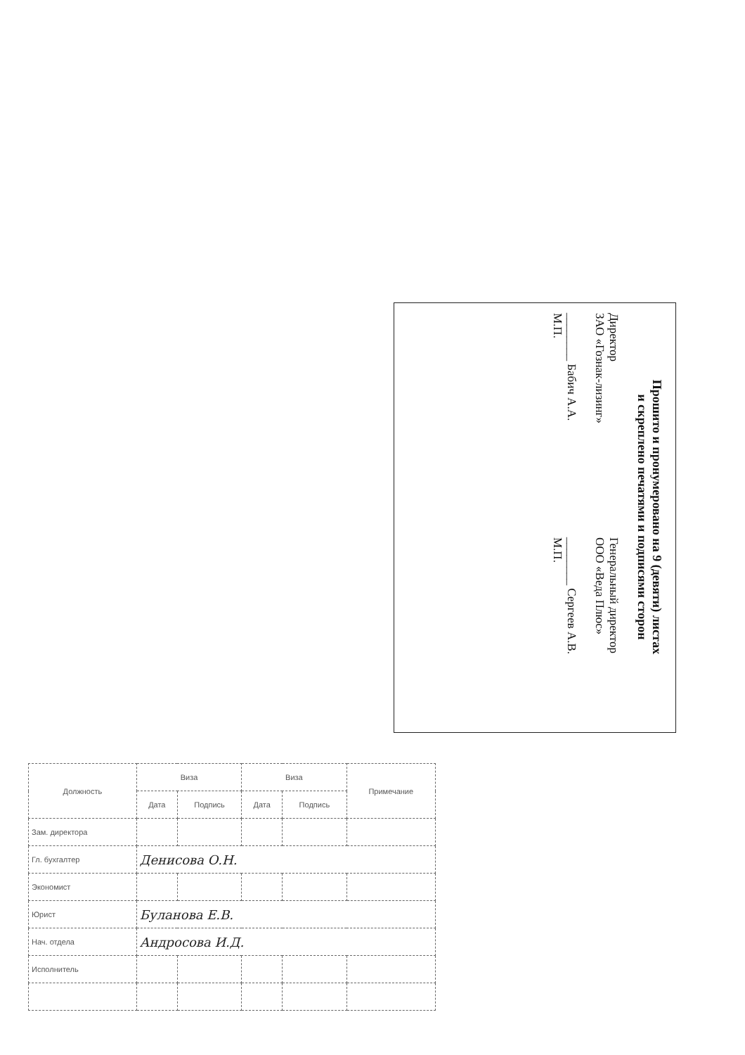Прошито и пронумеровано на 9 (девяти) листах
и скреплено печатями и подписями сторон
Директор
ЗАО «Гознак-лизинг»
________ Бабич А.А.
М.П.
Генеральный директор
ООО «Веда Плюс»
________ Сергеев А.В.
М.П.
| Должность | Виза | | Виза | | Примечание |
| --- | --- | --- | --- | --- | --- |
| | Дата | Подпись | Дата | Подпись | |
| Зам. директора | | | | | |
| Гл. бухгалтер | Денисова О.Н. | | | | |
| Экономист | | | | | |
| Юрист | Буланова Е.В. | | | | |
| Нач. отдела | Андросова И.Д. | | | | |
| Исполнитель | | | | | |